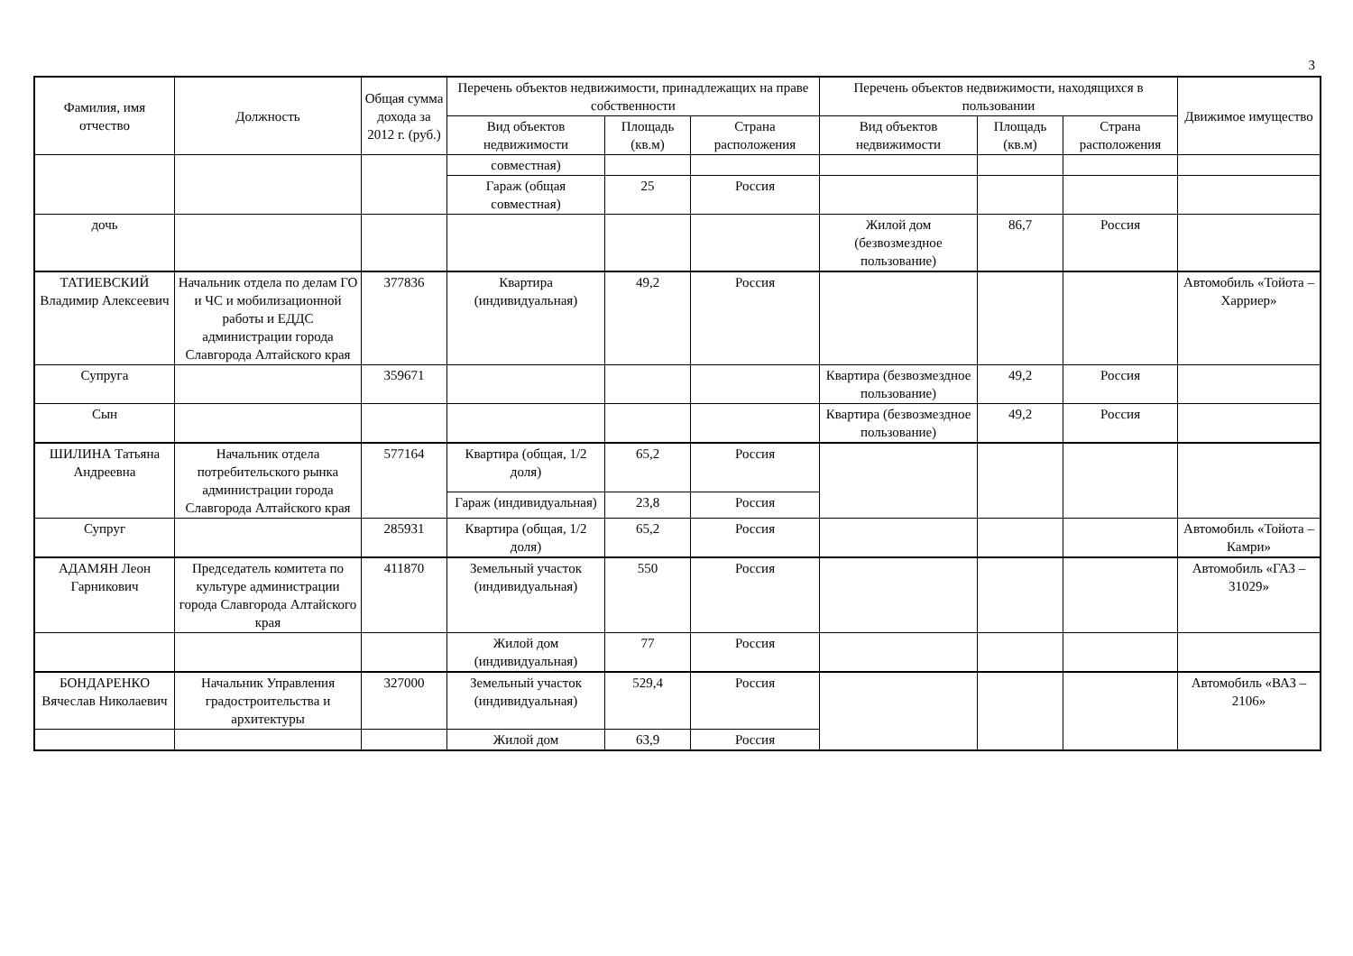3
| Фамилия, имя отчество | Должность | Общая сумма дохода за 2012 г. (руб.) | Перечень объектов недвижимости, принадлежащих на праве собственности | | | Перечень объектов недвижимости, находящихся в пользовании | | | Движимое имущество |
| --- | --- | --- | --- | --- | --- | --- | --- | --- | --- |
| | | | Вид объектов недвижимости | Площадь (кв.м) | Страна расположения | Вид объектов недвижимости | Площадь (кв.м) | Страна расположения | |
| | | | совместная) | | | | | | |
| | | | Гараж (общая совместная) | 25 | Россия | | | | |
| дочь | | | | | | Жилой дом (безвозмездное пользование) | 86,7 | Россия | |
| ТАТИЕВСКИЙ Владимир Алексеевич | Начальник отдела по делам ГО и ЧС и мобилизационной работы и ЕДДС администрации города Славгорода Алтайского края | 377836 | Квартира (индивидуальная) | 49,2 | Россия | | | | Автомобиль «Тойота – Харриер» |
| Супруга | | 359671 | | | | Квартира (безвозмездное пользование) | 49,2 | Россия | |
| Сын | | | | | | Квартира (безвозмездное пользование) | 49,2 | Россия | |
| ШИЛИНА Татьяна Андреевна | Начальник отдела потребительского рынка администрации города Славгорода Алтайского края | 577164 | Квартира (общая, 1/2 доля) | 65,2 | Россия | | | | |
| | | | Гараж (индивидуальная) | 23,8 | Россия | | | | |
| Супруг | | 285931 | Квартира (общая, 1/2 доля) | 65,2 | Россия | | | | Автомобиль «Тойота – Камри» |
| АДАМЯН Леон Гарникович | Председатель комитета по культуре администрации города Славгорода Алтайского края | 411870 | Земельный участок (индивидуальная) | 550 | Россия | | | | Автомобиль «ГАЗ – 31029» |
| | | | Жилой дом (индивидуальная) | 77 | Россия | | | | |
| БОНДАРЕНКО Вячеслав Николаевич | Начальник Управления градостроительства и архитектуры | 327000 | Земельный участок (индивидуальная) | 529,4 | Россия | | | | Автомобиль «ВАЗ – 2106» |
| | | | Жилой дом | 63,9 | Россия | | | | |